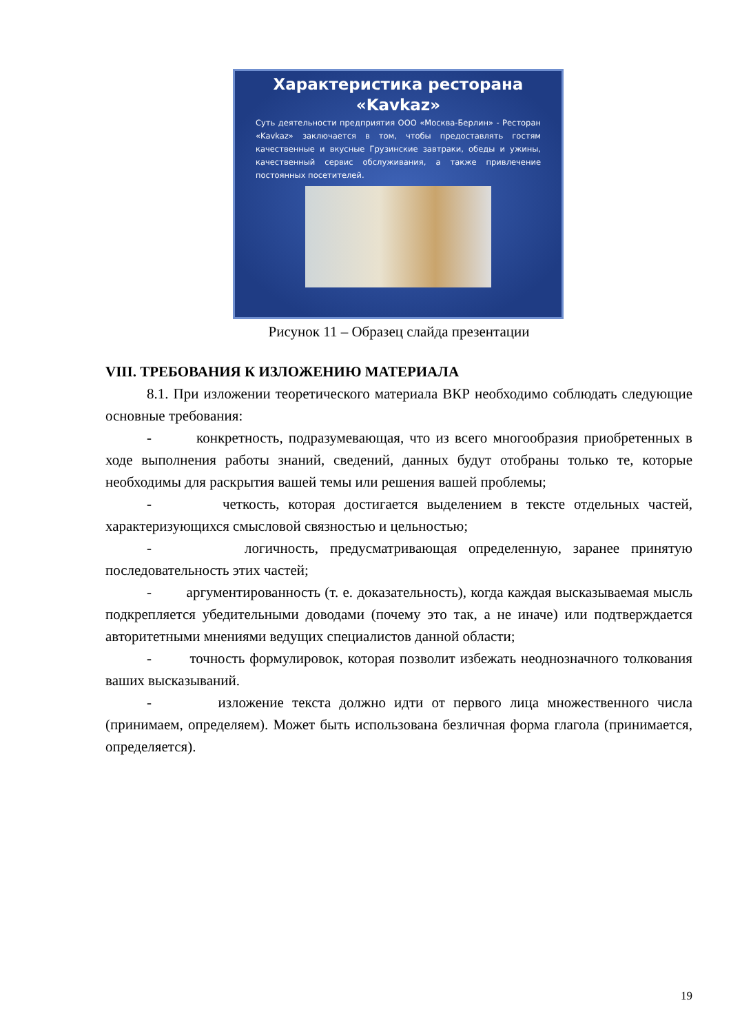Характеристика ресторана «Kavkaz»
Суть деятельности предприятия ООО «Москва-Берлин» - Ресторан «Kavkaz» заключается в том, чтобы предоставлять гостям качественные и вкусные Грузинские завтраки, обеды и ужины, качественный сервис обслуживания, а также привлечение постоянных посетителей.
Рисунок 11 – Образец слайда презентации
VIII. ТРЕБОВАНИЯ К ИЗЛОЖЕНИЮ МАТЕРИАЛА
8.1. При изложении теоретического материала ВКР необходимо соблюдать следующие основные требования:
- конкретность, подразумевающая, что из всего многообразия приобретенных в ходе выполнения работы знаний, сведений, данных будут отобраны только те, которые необходимы для раскрытия вашей темы или решения вашей проблемы;
- четкость, которая достигается выделением в тексте отдельных частей, характеризующихся смысловой связностью и цельностью;
- логичность, предусматривающая определенную, заранее принятую последовательность этих частей;
- аргументированность (т. е. доказательность), когда каждая высказываемая мысль подкрепляется убедительными доводами (почему это так, а не иначе) или подтверждается авторитетными мнениями ведущих специалистов данной области;
- точность формулировок, которая позволит избежать неоднозначного толкования ваших высказываний.
- изложение текста должно идти от первого лица множественного числа (принимаем, определяем). Может быть использована безличная форма глагола (принимается, определяется).
19